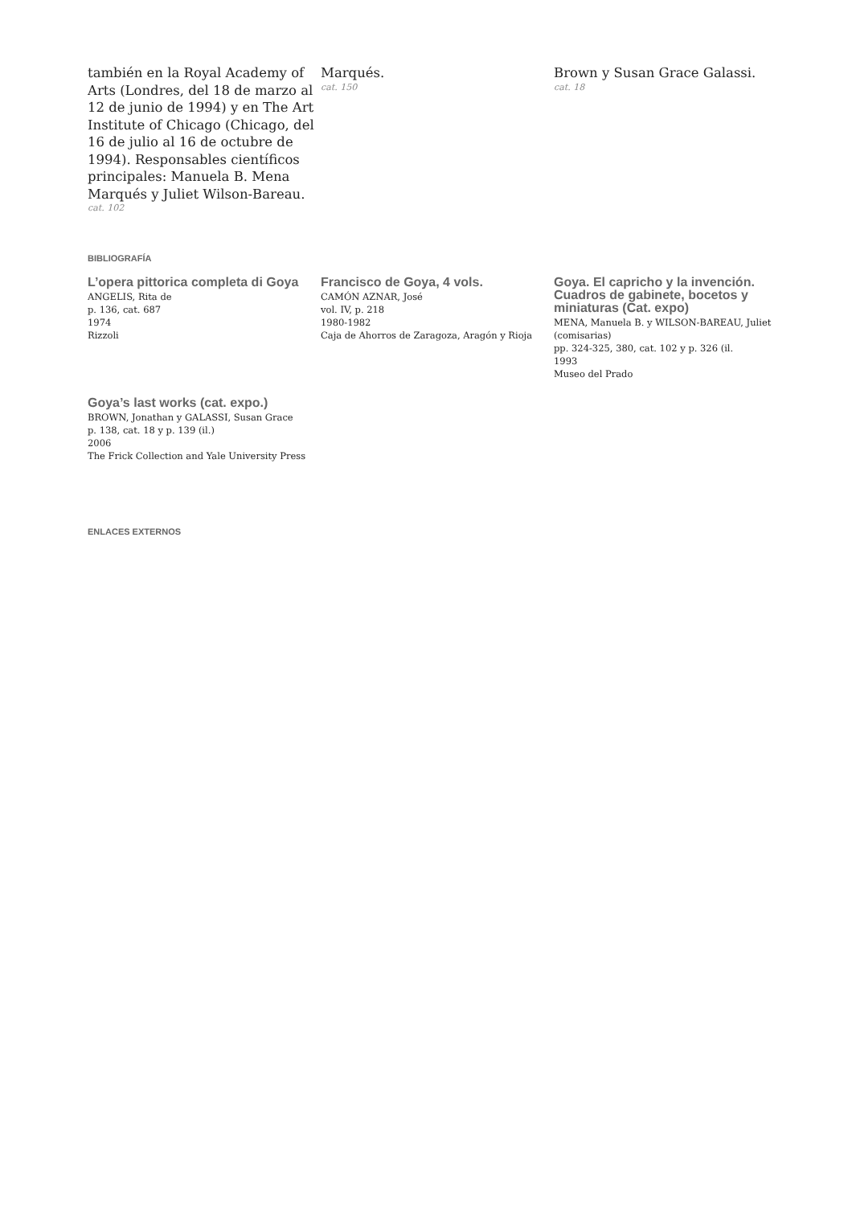también en la Royal Academy of Arts (Londres, del 18 de marzo al 12 de junio de 1994) y en The Art Institute of Chicago (Chicago, del 16 de julio al 16 de octubre de 1994). Responsables científicos principales: Manuela B. Mena Marqués y Juliet Wilson-Bareau.
cat. 102
Marqués.
cat. 150
Brown y Susan Grace Galassi.
cat. 18
BIBLIOGRAFÍA
L’opera pittorica completa di Goya
ANGELIS, Rita de
p. 136, cat. 687
1974
Rizzoli
Francisco de Goya, 4 vols.
CAMÓN AZNAR, José
vol. IV, p. 218
1980-1982
Caja de Ahorros de Zaragoza, Aragón y Rioja
Goya. El capricho y la invención. Cuadros de gabinete, bocetos y miniaturas (Cat. expo)
MENA, Manuela B. y WILSON-BAREAU, Juliet (comisarias)
pp. 324-325, 380, cat. 102 y p. 326 (il.
1993
Museo del Prado
Goya’s last works (cat. expo.)
BROWN, Jonathan y GALASSI, Susan Grace
p. 138, cat. 18 y p. 139 (il.)
2006
The Frick Collection and Yale University Press
ENLACES EXTERNOS